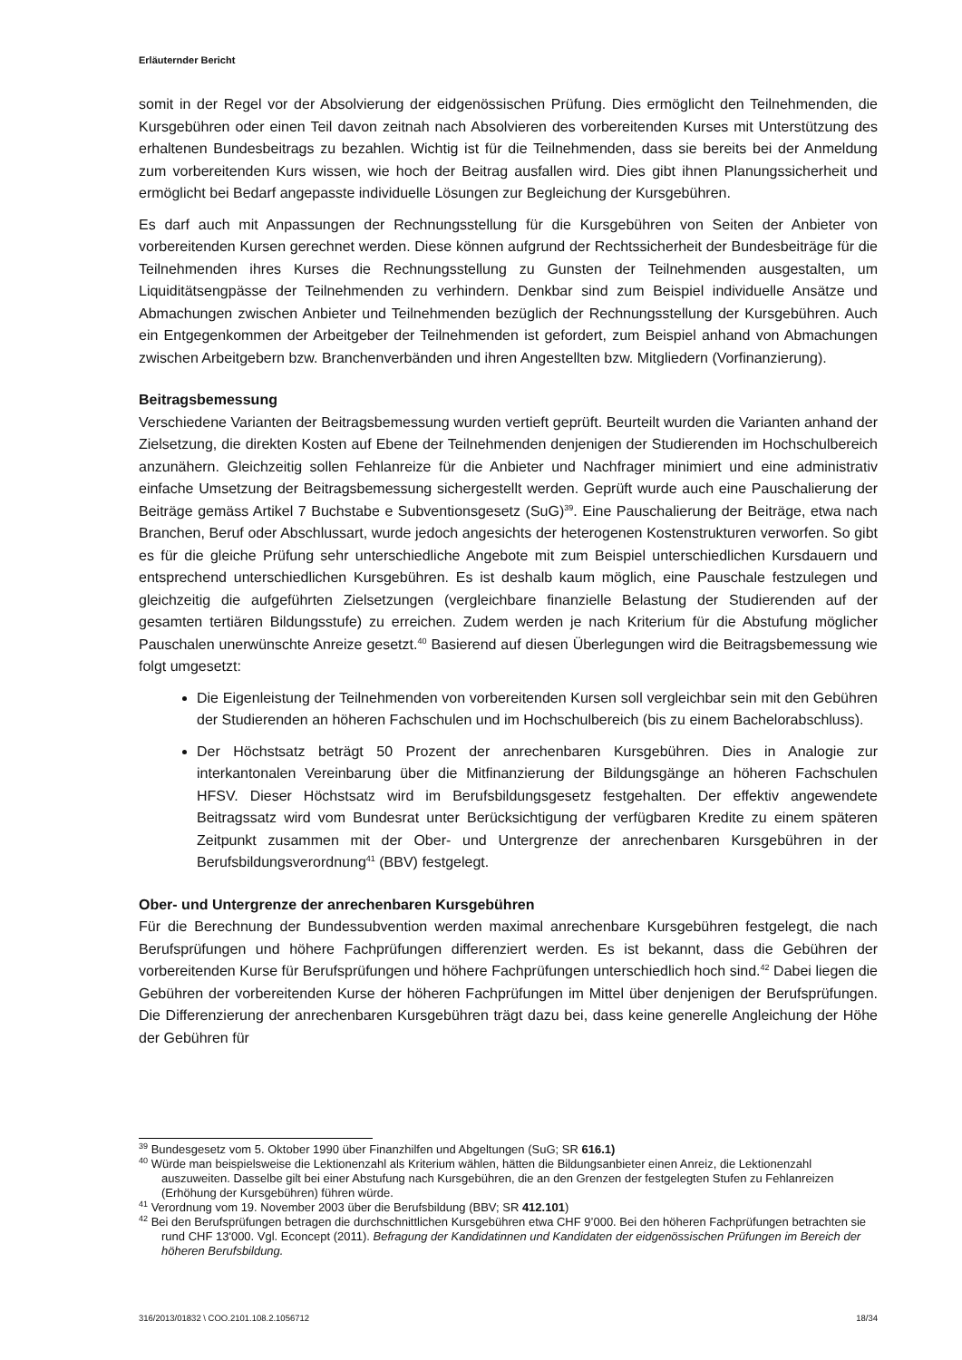Erläuternder Bericht
somit in der Regel vor der Absolvierung der eidgenössischen Prüfung. Dies ermöglicht den Teilnehmenden, die Kursgebühren oder einen Teil davon zeitnah nach Absolvieren des vorbereitenden Kurses mit Unterstützung des erhaltenen Bundesbeitrags zu bezahlen. Wichtig ist für die Teilnehmenden, dass sie bereits bei der Anmeldung zum vorbereitenden Kurs wissen, wie hoch der Beitrag ausfallen wird. Dies gibt ihnen Planungssicherheit und ermöglicht bei Bedarf angepasste individuelle Lösungen zur Begleichung der Kursgebühren.
Es darf auch mit Anpassungen der Rechnungsstellung für die Kursgebühren von Seiten der Anbieter von vorbereitenden Kursen gerechnet werden. Diese können aufgrund der Rechtssicherheit der Bundesbeiträge für die Teilnehmenden ihres Kurses die Rechnungsstellung zu Gunsten der Teilnehmenden ausgestalten, um Liquiditätsengpässe der Teilnehmenden zu verhindern. Denkbar sind zum Beispiel individuelle Ansätze und Abmachungen zwischen Anbieter und Teilnehmenden bezüglich der Rechnungsstellung der Kursgebühren. Auch ein Entgegenkommen der Arbeitgeber der Teilnehmenden ist gefordert, zum Beispiel anhand von Abmachungen zwischen Arbeitgebern bzw. Branchenverbänden und ihren Angestellten bzw. Mitgliedern (Vorfinanzierung).
Beitragsbemessung
Verschiedene Varianten der Beitragsbemessung wurden vertieft geprüft. Beurteilt wurden die Varianten anhand der Zielsetzung, die direkten Kosten auf Ebene der Teilnehmenden denjenigen der Studierenden im Hochschulbereich anzunähern. Gleichzeitig sollen Fehlanreize für die Anbieter und Nachfrager minimiert und eine administrativ einfache Umsetzung der Beitragsbemessung sichergestellt werden. Geprüft wurde auch eine Pauschalierung der Beiträge gemäss Artikel 7 Buchstabe e Subventionsgesetz (SuG)<sup>39</sup>. Eine Pauschalierung der Beiträge, etwa nach Branchen, Beruf oder Abschlussart, wurde jedoch angesichts der heterogenen Kostenstrukturen verworfen. So gibt es für die gleiche Prüfung sehr unterschiedliche Angebote mit zum Beispiel unterschiedlichen Kursdauern und entsprechend unterschiedlichen Kursgebühren. Es ist deshalb kaum möglich, eine Pauschale festzulegen und gleichzeitig die aufgeführten Zielsetzungen (vergleichbare finanzielle Belastung der Studierenden auf der gesamten tertiären Bildungsstufe) zu erreichen. Zudem werden je nach Kriterium für die Abstufung möglicher Pauschalen unerwünschte Anreize gesetzt.<sup>40</sup> Basierend auf diesen Überlegungen wird die Beitragsbemessung wie folgt umgesetzt:
Die Eigenleistung der Teilnehmenden von vorbereitenden Kursen soll vergleichbar sein mit den Gebühren der Studierenden an höheren Fachschulen und im Hochschulbereich (bis zu einem Bachelorabschluss).
Der Höchstsatz beträgt 50 Prozent der anrechenbaren Kursgebühren. Dies in Analogie zur interkantonalen Vereinbarung über die Mitfinanzierung der Bildungsgänge an höheren Fachschulen HFSV. Dieser Höchstsatz wird im Berufsbildungsgesetz festgehalten. Der effektiv angewendete Beitragssatz wird vom Bundesrat unter Berücksichtigung der verfügbaren Kredite zu einem späteren Zeitpunkt zusammen mit der Ober- und Untergrenze der anrechenbaren Kursgebühren in der Berufsbildungsverordnung<sup>41</sup> (BBV) festgelegt.
Ober- und Untergrenze der anrechenbaren Kursgebühren
Für die Berechnung der Bundessubvention werden maximal anrechenbare Kursgebühren festgelegt, die nach Berufsprüfungen und höhere Fachprüfungen differenziert werden. Es ist bekannt, dass die Gebühren der vorbereitenden Kurse für Berufsprüfungen und höhere Fachprüfungen unterschiedlich hoch sind.<sup>42</sup> Dabei liegen die Gebühren der vorbereitenden Kurse der höheren Fachprüfungen im Mittel über denjenigen der Berufsprüfungen. Die Differenzierung der anrechenbaren Kursgebühren trägt dazu bei, dass keine generelle Angleichung der Höhe der Gebühren für
<sup>39</sup> Bundesgesetz vom 5. Oktober 1990 über Finanzhilfen und Abgeltungen (SuG; SR 616.1)
<sup>40</sup> Würde man beispielsweise die Lektionenzahl als Kriterium wählen, hätten die Bildungsanbieter einen Anreiz, die Lektionenzahl auszuweiten. Dasselbe gilt bei einer Abstufung nach Kursgebühren, die an den Grenzen der festgelegten Stufen zu Fehlanreizen (Erhöhung der Kursgebühren) führen würde.
<sup>41</sup> Verordnung vom 19. November 2003 über die Berufsbildung (BBV; SR 412.101)
<sup>42</sup> Bei den Berufsprüfungen betragen die durchschnittlichen Kursgebühren etwa CHF 9’000. Bei den höheren Fachprüfungen betrachten sie rund CHF 13'000. Vgl. Econcept (2011). Befragung der Kandidatinnen und Kandidaten der eidgenössischen Prüfungen im Bereich der höheren Berufsbildung.
316/2013/01832 \ COO.2101.108.2.1056712 18/34